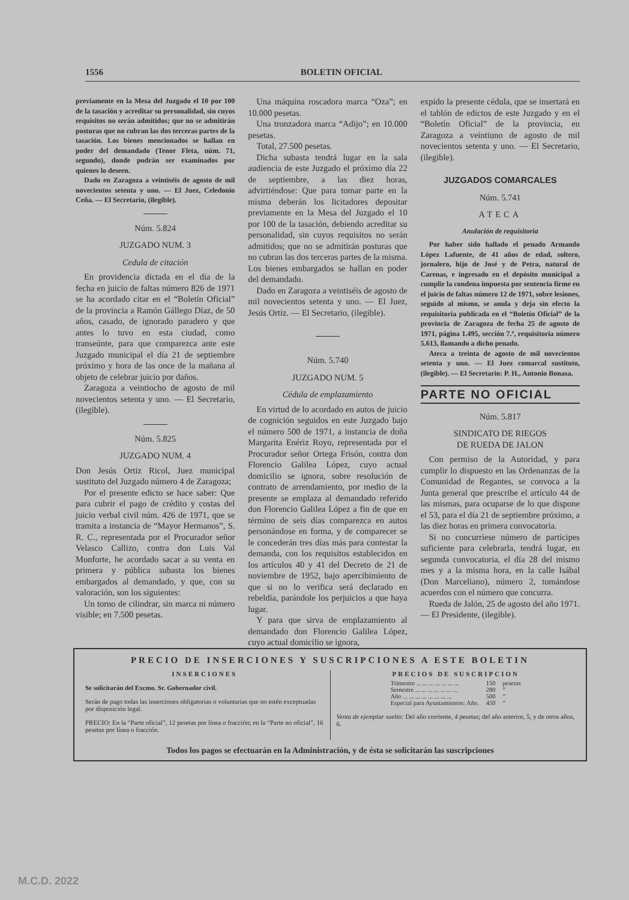1556 BOLETIN OFICIAL
previamente en la Mesa del Juzgado el 10 por 100 de la tasación y acreditar su personalidad, sin cuyos requisitos no serán admitidos; que no se admitirán posturas que no cubran las dos terceras partes de la tasación. Los bienes mencionados se hallan en poder del demandado (Tenor Fleta, núm. 71, segundo), donde podrán ser examinados por quienes lo deseen.
Dado en Zaragoza a veintiséis de agosto de mil novecientos setenta y uno. — El Juez, Celedonio Ceña. — El Secretario, (ilegible).
Núm. 5.824
JUZGADO NUM. 3
Cedula de citación
En providencia dictada en el día de la fecha en juicio de faltas número 826 de 1971 se ha acordado citar en el “Boletín Oficial” de la provincia a Ramón Gállego Díaz, de 50 años, casado, de ignorado paradero y que antes lo tuvo en esta ciudad, como transeúnte, para que comparezca ante este Juzgado municipal el día 21 de septiembre próximo y hora de las once de la mañana al objeto de celebrar juicio por daños.
Zaragoza a veintiocho de agosto de mil novecientos setenta y uno. — El Secretario, (ilegible).
Núm. 5.825
JUZGADO NUM. 4
Don Jesús Ortiz Ricol, Juez municipal sustituto del Juzgado número 4 de Zaragoza;
Por el presente edicto se hace saber: Que para cubrir el pago de crédito y costas del juicio verbal civil núm. 426 de 1971, que se tramita a instancia de “Mayor Hermanos”, S. R. C., representada por el Procurador señor Velasco Callizo, contra don Luis Val Monforte, he acordado sacar a su venta en primera y pública subasta los bienes embargados al demandado, y que, con su valoración, son los siguientes:
Un torno de cilindrar, sin marca ni número visible; en 7.500 pesetas.
Una máquina roscadora marca “Oza”; en 10.000 pesetas.
Una tronzadora marca “Adijo”; en 10.000 pesetas.
Total, 27.500 pesetas.
Dicha subasta tendrá lugar en la sala audiencia de este Juzgado el próximo día 22 de septiembre, a las diez horas, advirtiéndose: Que para tomar parte en la misma deberán los licitadores depositar previamente en la Mesa del Juzgado el 10 por 100 de la tasación, debiendo acreditar su personalidad, sin cuyos requisitos no serán admitidos; que no se admitirán posturas que no cubran las dos terceras partes de la misma. Los bienes embargados se hallan en poder del demandado.
Dado en Zaragoza a veintiséis de agosto de mil novecientos setenta y uno. — El Juez, Jesús Ortiz. — El Secretario, (ilegible).
Núm. 5.740
JUZGADO NUM. 5
Cédula de emplazamiento
En virtud de lo acordado en autos de juicio de cognición seguidos en este Juzgado bajo el número 500 de 1971, a instancia de doña Margarita Enériz Royo, representada por el Procurador señor Ortega Frisón, contra don Florencio Galilea López, cuyo actual domicilio se ignora, sobre resolución de contrato de arrendamiento, por medio de la presente se emplaza al demandado referido don Florencio Galilea López a fin de que en término de seis días comparezca en autos personándose en forma, y de comparecer se le concederán tres días más para contestar la demanda, con los requisitos establecidos en los artículos 40 y 41 del Decreto de 21 de noviembre de 1952, bajo apercibimiento de que si no lo verifica será declarado en rebeldía, parándole los perjuicios a que haya lugar.
Y para que sirva de emplazamiento al demandado don Florencio Galilea López, cuyo actual domicilio se ignora,
expido la presente cédula, que se insertará en el tablón de edictos de este Juzgado y en el “Boletín Oficial” de la provincia, en Zaragoza a veintiuno de agosto de mil novecientos setenta y uno. — El Secretario, (ilegible).
JUZGADOS COMARCALES
Núm. 5.741
ATECA
Anulación de requisitoria
Por haber sido hallado el penado Armando López Lafuente, de 41 años de edad, soltero, jornalero, hijo de José y de Petra, natural de Carenas, e ingresado en el depósito municipal a cumplir la condena impuesta por sentencia firme en el juicio de faltas número 12 de 1971, sobre lesiones, seguido al mismo, se anula y deja sin efecto la requisitoria publicada en el “Boletín Oficial” de la provincia de Zaragoza de fecha 25 de agosto de 1971, página 1.495, sección 7.ª, requisitoria número 5.613, llamando a dicho penado.
Ateca a treinta de agosto de mil novecientos setenta y uno. — El Juez comarcal sustituto, (ilegible). — El Secretario: P. H., Antonio Bonasa.
PARTE NO OFICIAL
Núm. 5.817
SINDICATO DE RIEGOS
DE RUEDA DE JALON
Con permiso de la Autoridad, y para cumplir lo dispuesto en las Ordenanzas de la Comunidad de Regantes, se convoca a la Junta general que prescribe el artículo 44 de las mismas, para ocuparse de lo que dispone el 53, para el día 21 de septiembre próximo, a las diez horas en primera convocatoria.
Si no concurriese número de partícipes suficiente para celebrarla, tendrá lugar, en segunda convocatoria, el día 28 del mismo mes y a la misma hora, en la calle Isábal (Don Marceliano), número 2, tomándose acuerdos con el número que concurra.
Rueda de Jalón, 25 de agosto del año 1971. — El Presidente, (ilegible).
PRECIO DE INSERCIONES Y SUSCRIPCIONES A ESTE BOLETIN
INSERCIONES
Se solicitarán del Excmo. Sr. Gobernador civil.
Serán de pago todas las inserciones obligatorias o voluntarias que no estén exceptuadas por disposición legal.
PRECIO: En la “Parte oficial”, 12 pesetas por línea o fracción; en la “Parte no oficial”, 16 pesetas por línea o fracción.
PRECIOS DE SUSCRIPCION
| Trimestre ... ... ... ... ... ... ... | 150 | pesetas |
| Semestre ... ... ... ... ... ... ... | 280 | ” |
| Año ... ... ... ... ... ... ... ... | 500 | ” |
| Especial para Ayuntamientos: Año. | 450 | ” |
Venta de ejemplar suelto: Del año corriente, 4 pesetas; del año anterior, 5, y de otros años, 6.
Todos los pagos se efectuarán en la Administración, y de ésta se solicitarán las suscripciones
M.C.D. 2022